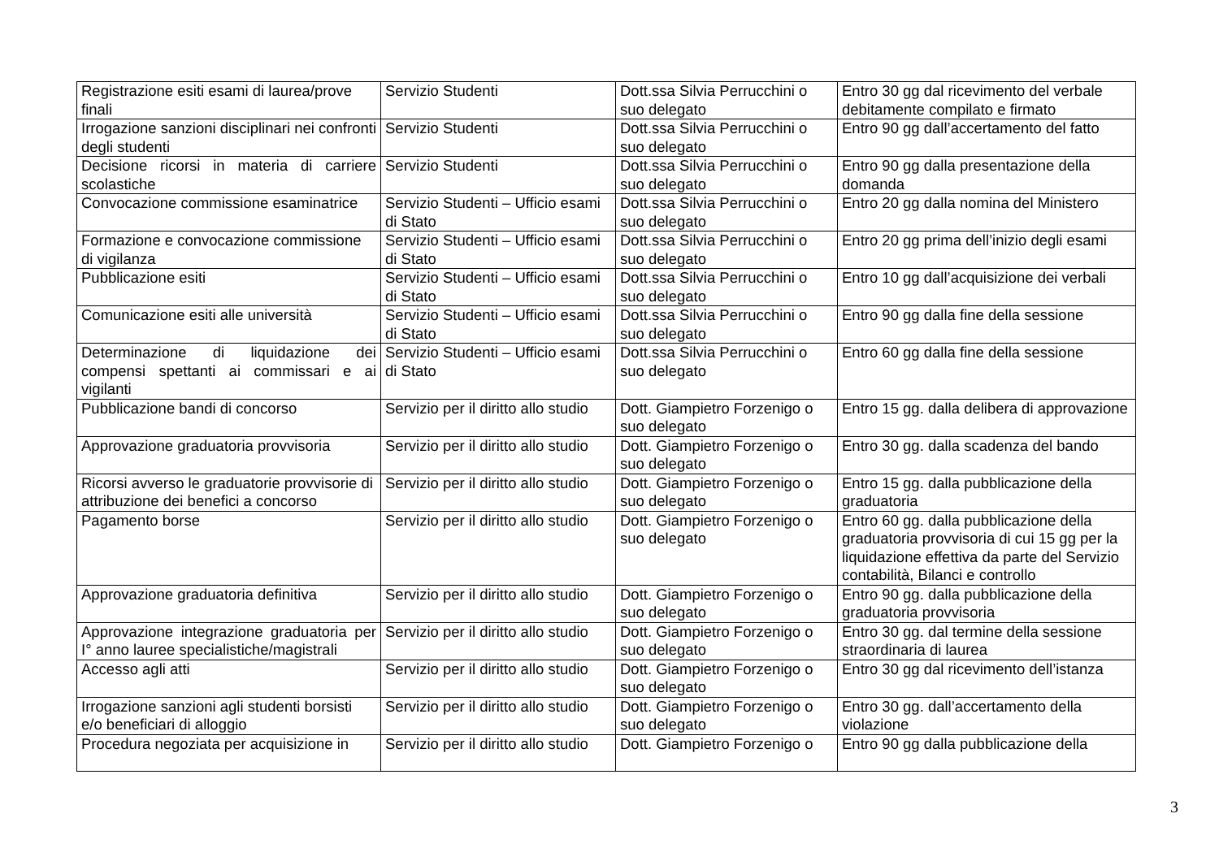| Registrazione esiti esami di laurea/prove finali | Servizio Studenti | Dott.ssa Silvia Perrucchini o suo delegato | Entro 30 gg dal ricevimento del verbale debitamente compilato e firmato |
| Irrogazione sanzioni disciplinari nei confronti degli studenti | Servizio Studenti | Dott.ssa Silvia Perrucchini o suo delegato | Entro 90 gg dall’accertamento del fatto |
| Decisione ricorsi in materia di carriere scolastiche | Servizio Studenti | Dott.ssa Silvia Perrucchini o suo delegato | Entro 90 gg dalla presentazione della domanda |
| Convocazione commissione esaminatrice | Servizio Studenti – Ufficio esami di Stato | Dott.ssa Silvia Perrucchini o suo delegato | Entro 20 gg dalla nomina del Ministero |
| Formazione e convocazione commissione di vigilanza | Servizio Studenti – Ufficio esami di Stato | Dott.ssa Silvia Perrucchini o suo delegato | Entro 20 gg prima dell’inizio degli esami |
| Pubblicazione esiti | Servizio Studenti – Ufficio esami di Stato | Dott.ssa Silvia Perrucchini o suo delegato | Entro 10 gg dall’acquisizione dei verbali |
| Comunicazione esiti alle università | Servizio Studenti – Ufficio esami di Stato | Dott.ssa Silvia Perrucchini o suo delegato | Entro 90 gg dalla fine della sessione |
| Determinazione di liquidazione dei compensi spettanti ai commissari e ai vigilanti | Servizio Studenti – Ufficio esami di Stato | Dott.ssa Silvia Perrucchini o suo delegato | Entro 60 gg dalla fine della sessione |
| Pubblicazione bandi di concorso | Servizio per il diritto allo studio | Dott. Giampietro Forzenigo o suo delegato | Entro 15 gg. dalla delibera di approvazione |
| Approvazione graduatoria provvisoria | Servizio per il diritto allo studio | Dott. Giampietro Forzenigo o suo delegato | Entro 30 gg. dalla scadenza del bando |
| Ricorsi avverso le graduatorie provvisorie di attribuzione dei benefici a concorso | Servizio per il diritto allo studio | Dott. Giampietro Forzenigo o suo delegato | Entro 15 gg. dalla pubblicazione della graduatoria |
| Pagamento borse | Servizio per il diritto allo studio | Dott. Giampietro Forzenigo o suo delegato | Entro 60 gg. dalla pubblicazione della graduatoria provvisoria di cui 15 gg per la liquidazione effettiva da parte del Servizio contabilità, Bilanci e controllo |
| Approvazione graduatoria definitiva | Servizio per il diritto allo studio | Dott. Giampietro Forzenigo o suo delegato | Entro 90 gg. dalla pubblicazione della graduatoria provvisoria |
| Approvazione integrazione graduatoria per I° anno lauree specialistiche/magistrali | Servizio per il diritto allo studio | Dott. Giampietro Forzenigo o suo delegato | Entro 30 gg. dal termine della sessione straordinaria di laurea |
| Accesso agli atti | Servizio per il diritto allo studio | Dott. Giampietro Forzenigo o suo delegato | Entro 30 gg dal ricevimento dell’istanza |
| Irrogazione sanzioni agli studenti borsisti e/o beneficiari di alloggio | Servizio per il diritto allo studio | Dott. Giampietro Forzenigo o suo delegato | Entro 30 gg. dall’accertamento della violazione |
| Procedura negoziata per acquisizione in | Servizio per il diritto allo studio | Dott. Giampietro Forzenigo o | Entro 90 gg dalla pubblicazione della |
3